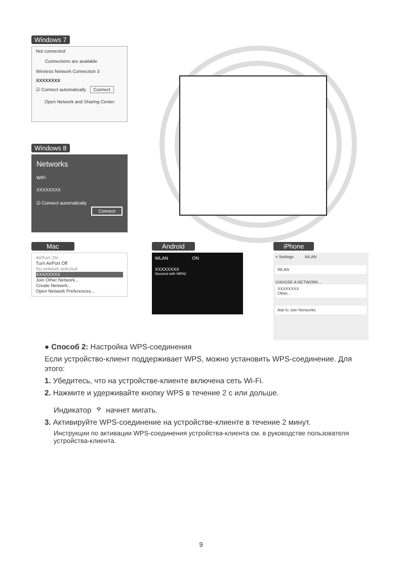Windows 7
Not connected
Connections are available
Wireless Network Connection 3
XXXXXXXX
☑ Connect automatically Connect
Open Network and Sharing Center
Windows 8
Networks
WiFi
XXXXXXXX
☑ Connect automatically
Connect
Mac
AirPort: On
Turn AirPort Off
No network selected
XXXXXXXX
Join Other Network...
Create Network...
Open Network Preferences...
Android
WLAN ON
XXXXXXXX
Secured with WPA2
iPhone
< Settings WLAN
WLAN
CHOOSE A NETWORK...
XXXXXXXX
Other...
Ask to Join Nerworks
● Способ 2: Настройка WPS-соединения
Если устройство-клиент поддерживает WPS, можно установить WPS-соединение. Для этого:
1. Убедитесь, что на устройстве-клиенте включена сеть Wi-Fi.
2. Нажмите и удерживайте кнопку WPS в течение 2 с или дольше.
Индикатор ⌔ начнет мигать.
3. Активируйте WPS-соединение на устройстве-клиенте в течение 2 минут.
Инструкции по активации WPS-соединения устройства-клиента см. в руководстве пользователя устройства-клиента.
9